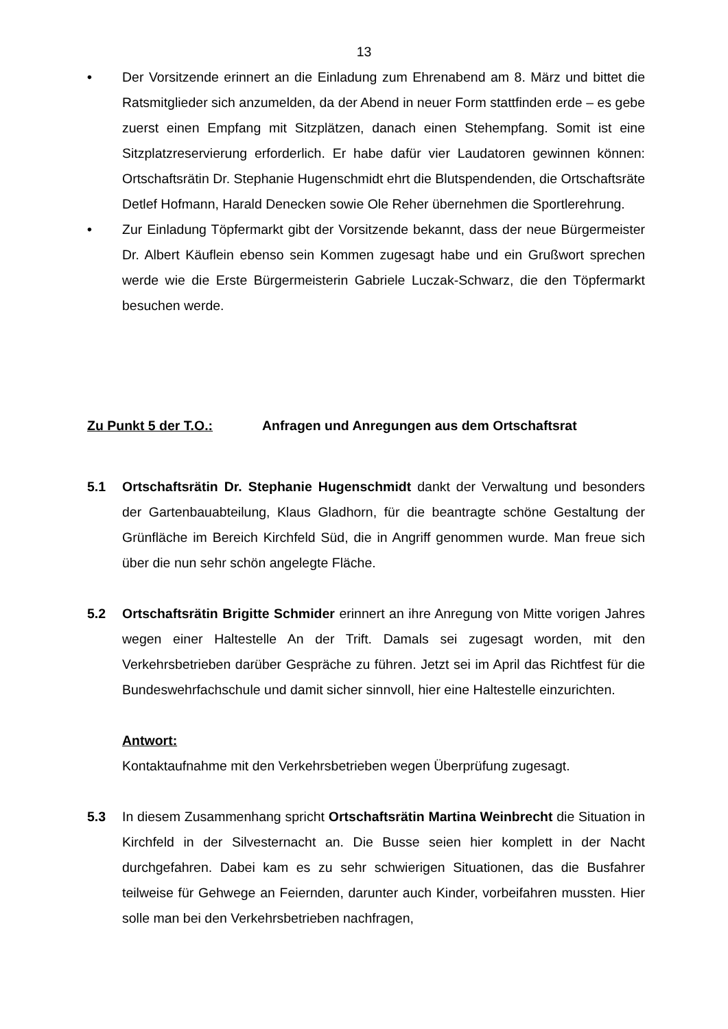13
• Der Vorsitzende erinnert an die Einladung zum Ehrenabend am 8. März und bittet die Ratsmitglieder sich anzumelden, da der Abend in neuer Form stattfinden erde – es gebe zuerst einen Empfang mit Sitzplätzen, danach einen Stehempfang. Somit ist eine Sitzplatzreservierung erforderlich. Er habe dafür vier Laudatoren gewinnen können: Ortschaftsrätin Dr. Stephanie Hugenschmidt ehrt die Blutspendenden, die Ortschaftsräte Detlef Hofmann, Harald Denecken sowie Ole Reher übernehmen die Sportlerehrung.
• Zur Einladung Töpfermarkt gibt der Vorsitzende bekannt, dass der neue Bürgermeister Dr. Albert Käuflein ebenso sein Kommen zugesagt habe und ein Grußwort sprechen werde wie die Erste Bürgermeisterin Gabriele Luczak-Schwarz, die den Töpfermarkt besuchen werde.
Zu Punkt 5 der T.O.: Anfragen und Anregungen aus dem Ortschaftsrat
5.1 Ortschaftsrätin Dr. Stephanie Hugenschmidt dankt der Verwaltung und besonders der Gartenbauabteilung, Klaus Gladhorn, für die beantragte schöne Gestaltung der Grünfläche im Bereich Kirchfeld Süd, die in Angriff genommen wurde. Man freue sich über die nun sehr schön angelegte Fläche.
5.2 Ortschaftsrätin Brigitte Schmider erinnert an ihre Anregung von Mitte vorigen Jahres wegen einer Haltestelle An der Trift. Damals sei zugesagt worden, mit den Verkehrsbetrieben darüber Gespräche zu führen. Jetzt sei im April das Richtfest für die Bundeswehrfachschule und damit sicher sinnvoll, hier eine Haltestelle einzurichten.
Antwort:
Kontaktaufnahme mit den Verkehrsbetrieben wegen Überprüfung zugesagt.
5.3 In diesem Zusammenhang spricht Ortschaftsrätin Martina Weinbrecht die Situation in Kirchfeld in der Silvesternacht an. Die Busse seien hier komplett in der Nacht durchgefahren. Dabei kam es zu sehr schwierigen Situationen, das die Busfahrer teilweise für Gehwege an Feiernden, darunter auch Kinder, vorbeifahren mussten. Hier solle man bei den Verkehrsbetrieben nachfragen,